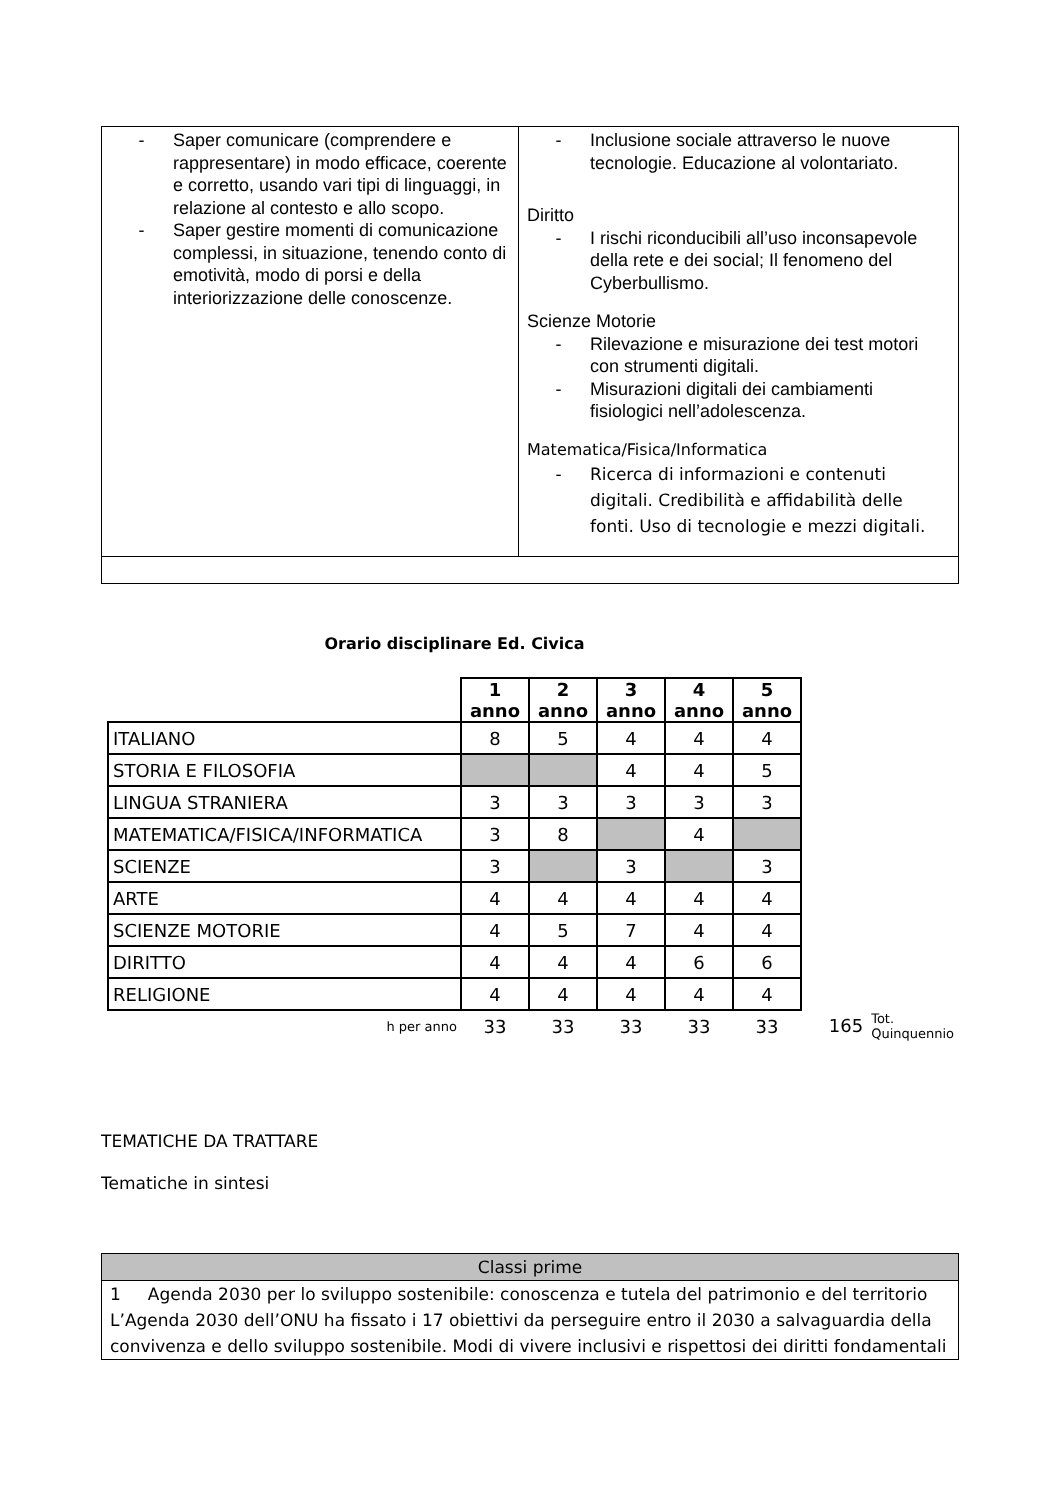| - Saper comunicare (comprendere e rappresentare) in modo efficace, coerente e corretto, usando vari tipi di linguaggi, in relazione al contesto e allo scopo. - Saper gestire momenti di comunicazione complessi, in situazione, tenendo conto di emotività, modo di porsi e della interiorizzazione delle conoscenze. | - Inclusione sociale attraverso le nuove tecnologie. Educazione al volontariato. Diritto - I rischi riconducibili all’uso inconsapevole della rete e dei social; Il fenomeno del Cyberbullismo. Scienze Motorie - Rilevazione e misurazione dei test motori con strumenti digitali. - Misurazioni digitali dei cambiamenti fisiologici nell’adolescenza. Matematica/Fisica/Informatica - Ricerca di informazioni e contenuti digitali. Credibilità e affidabilità delle fonti. Uso di tecnologie e mezzi digitali. |
| Orario disciplinare Ed. Civica | | | | | | | |
| | 1 anno | 2 anno | 3 anno | 4 anno | 5 anno | | |
| ITALIANO | 8 | 5 | 4 | 4 | 4 | | |
| STORIA E FILOSOFIA | | | 4 | 4 | 5 | | |
| LINGUA STRANIERA | 3 | 3 | 3 | 3 | 3 | | |
| MATEMATICA/FISICA/INFORMATICA | 3 | 8 | | 4 | | | |
| SCIENZE | 3 | | 3 | | 3 | | |
| ARTE | 4 | 4 | 4 | 4 | 4 | | |
| SCIENZE MOTORIE | 4 | 5 | 7 | 4 | 4 | | |
| DIRITTO | 4 | 4 | 4 | 6 | 6 | | |
| RELIGIONE | 4 | 4 | 4 | 4 | 4 | | |
| h per anno | 33 | 33 | 33 | 33 | 33 | 165 | Tot. Quinquennio |
TEMATICHE DA TRATTARE
Tematiche in sintesi
| Classi prime |
| 1 Agenda 2030 per lo sviluppo sostenibile: conoscenza e tutela del patrimonio e del territorio L’Agenda 2030 dell’ONU ha fissato i 17 obiettivi da perseguire entro il 2030 a salvaguardia della convivenza e dello sviluppo sostenibile. Modi di vivere inclusivi e rispettosi dei diritti fondamentali |